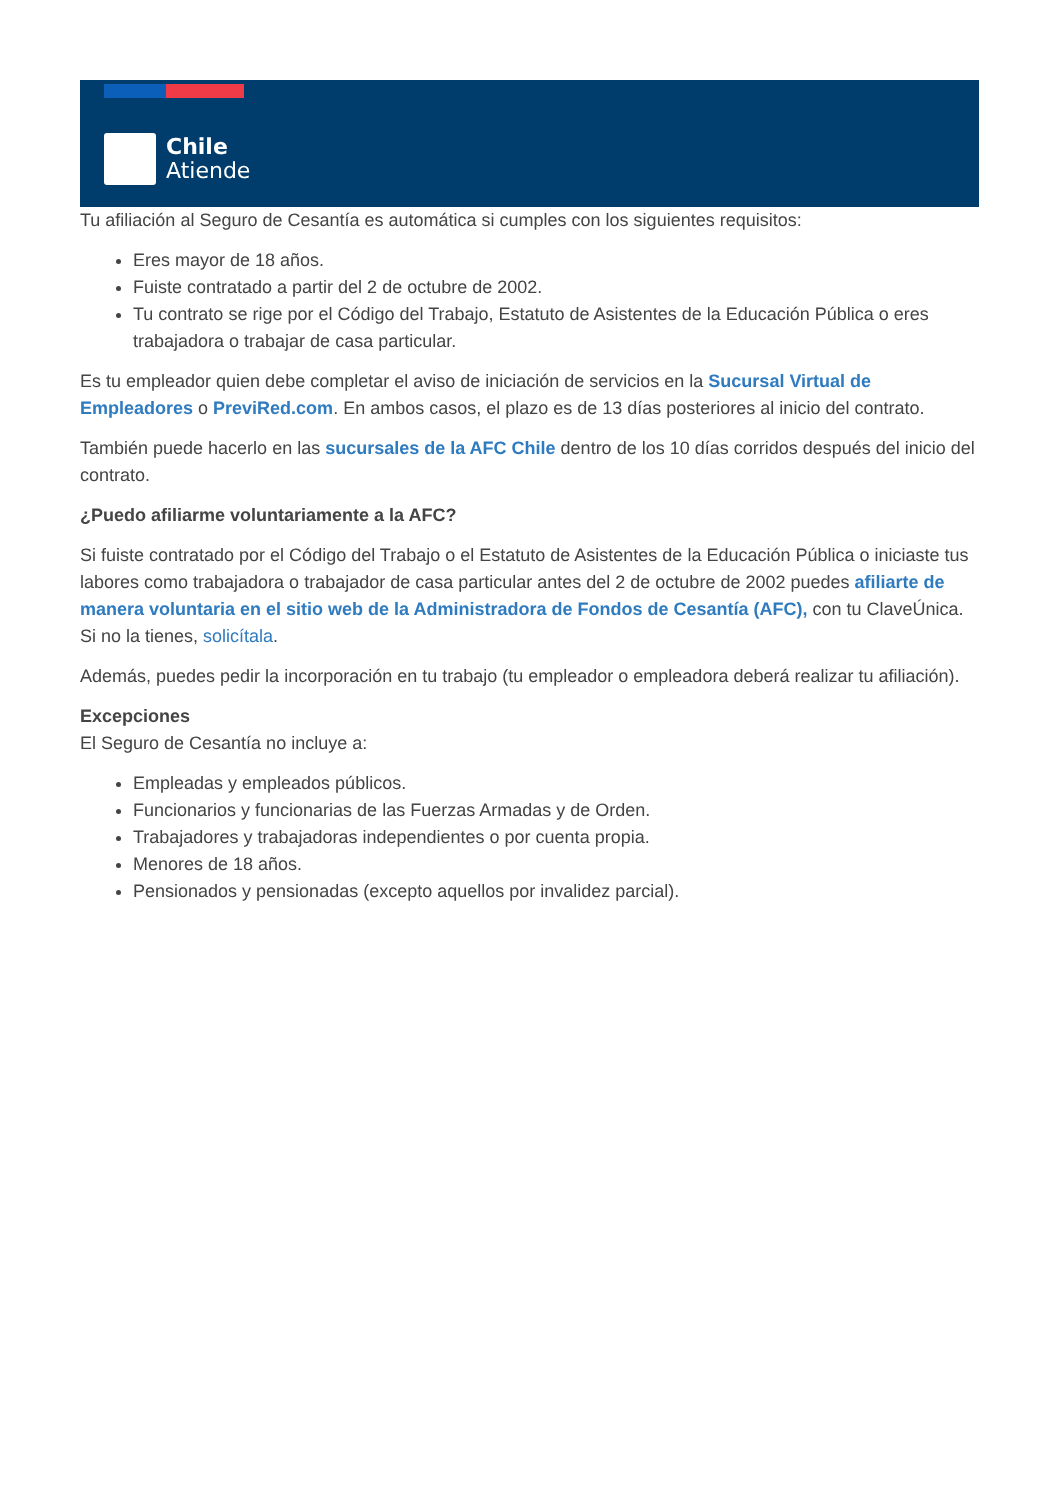Chile
Atiende
Tu afiliación al Seguro de Cesantía es automática si cumples con los siguientes requisitos:
Eres mayor de 18 años.
Fuiste contratado a partir del 2 de octubre de 2002.
Tu contrato se rige por el Código del Trabajo, Estatuto de Asistentes de la Educación Pública o eres trabajadora o trabajar de casa particular.
Es tu empleador quien debe completar el aviso de iniciación de servicios en la Sucursal Virtual de Empleadores o PreviRed.com. En ambos casos, el plazo es de 13 días posteriores al inicio del contrato.
También puede hacerlo en las sucursales de la AFC Chile dentro de los 10 días corridos después del inicio del contrato.
¿Puedo afiliarme voluntariamente a la AFC?
Si fuiste contratado por el Código del Trabajo o el Estatuto de Asistentes de la Educación Pública o iniciaste tus labores como trabajadora o trabajador de casa particular antes del 2 de octubre de 2002 puedes afiliarte de manera voluntaria en el sitio web de la Administradora de Fondos de Cesantía (AFC), con tu ClaveÚnica. Si no la tienes, solicítala.
Además, puedes pedir la incorporación en tu trabajo (tu empleador o empleadora deberá realizar tu afiliación).
Excepciones
El Seguro de Cesantía no incluye a:
Empleadas y empleados públicos.
Funcionarios y funcionarias de las Fuerzas Armadas y de Orden.
Trabajadores y trabajadoras independientes o por cuenta propia.
Menores de 18 años.
Pensionados y pensionadas (excepto aquellos por invalidez parcial).